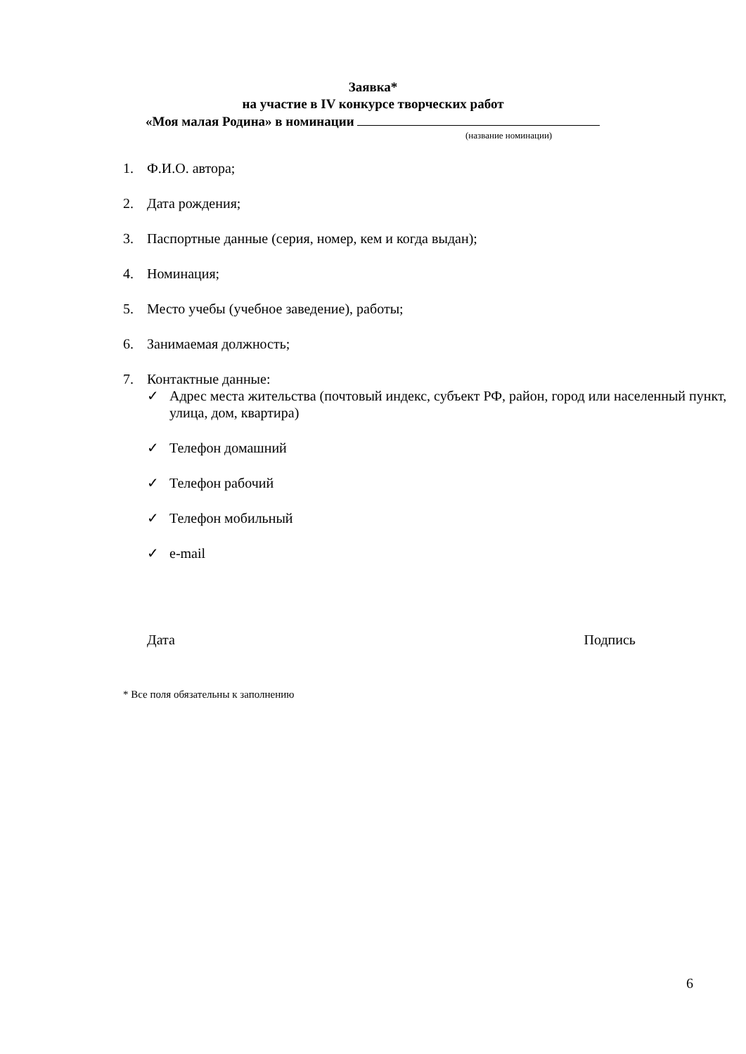Заявка*
на участие в IV конкурсе творческих работ
«Моя малая Родина» в номинации
(название номинации)
1. Ф.И.О. автора;
2. Дата рождения;
3. Паспортные данные (серия, номер, кем и когда выдан);
4. Номинация;
5. Место учебы (учебное заведение), работы;
6. Занимаемая должность;
7. Контактные данные:
✓ Адрес места жительства (почтовый индекс, субъект РФ, район, город или населенный пункт, улица, дом, квартира)
✓ Телефон домашний
✓ Телефон рабочий
✓ Телефон мобильный
✓ e-mail
Дата Подпись
* Все поля обязательны к заполнению
6